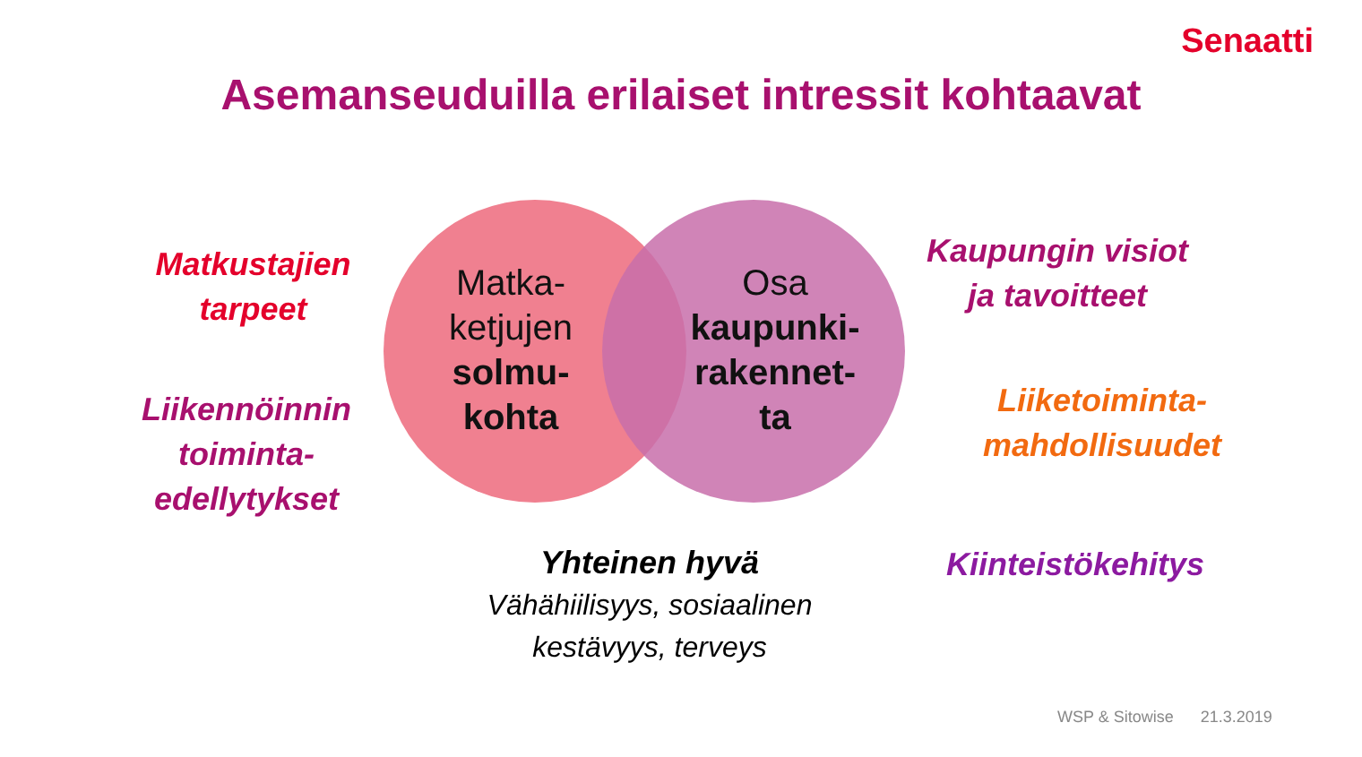Senaatti
Asemanseuduilla erilaiset intressit kohtaavat
Matkustajien
tarpeet
Liikennöinnin
toiminta-
edellytykset
Matka-
ketjujen
solmu-
kohta
Osa
kaupunki-
rakennet-
ta
Kaupungin visiot
ja tavoitteet
Liiketoiminta-
mahdollisuudet
Kiinteistökehitys
Yhteinen hyvä
Vähähiilisyys, sosiaalinen
kestävyys, terveys
WSP & Sitowise 21.3.2019